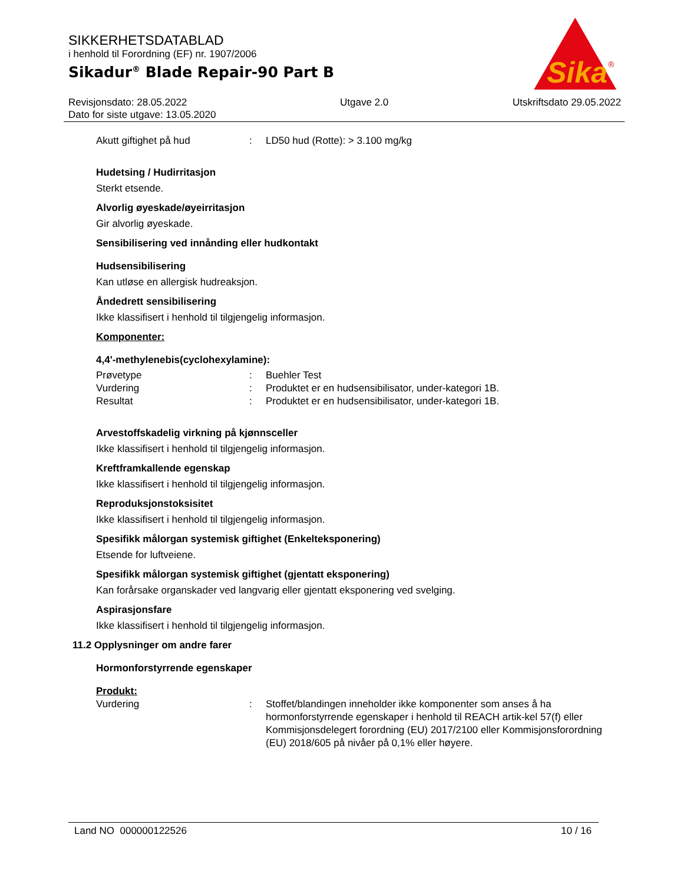SIKKERHETSDATABLAD
i henhold til Forordning (EF) nr. 1907/2006
Sikadur<sup>®</sup> Blade Repair-90 Part B
Sika
®
Revisjonsdato: 28.05.2022
Dato for siste utgave: 13.05.2020
Utgave 2.0 Utskriftsdato 29.05.2022
Akutt giftighet på hud : LD50 hud (Rotte): > 3.100 mg/kg
Hudetsing / Hudirritasjon
Sterkt etsende.
Alvorlig øyeskade/øyeirritasjon
Gir alvorlig øyeskade.
Sensibilisering ved innånding eller hudkontakt
Hudsensibilisering
Kan utløse en allergisk hudreaksjon.
Åndedrett sensibilisering
Ikke klassifisert i henhold til tilgjengelig informasjon.
Komponenter:
4,4'-methylenebis(cyclohexylamine):
Prøvetype : Buehler Test
Vurdering : Produktet er en hudsensibilisator, under-kategori 1B.
Resultat : Produktet er en hudsensibilisator, under-kategori 1B.
Arvestoffskadelig virkning på kjønnsceller
Ikke klassifisert i henhold til tilgjengelig informasjon.
Kreftframkallende egenskap
Ikke klassifisert i henhold til tilgjengelig informasjon.
Reproduksjonstoksisitet
Ikke klassifisert i henhold til tilgjengelig informasjon.
Spesifikk målorgan systemisk giftighet (Enkelteksponering)
Etsende for luftveiene.
Spesifikk målorgan systemisk giftighet (gjentatt eksponering)
Kan forårsake organskader ved langvarig eller gjentatt eksponering ved svelging.
Aspirasjonsfare
Ikke klassifisert i henhold til tilgjengelig informasjon.
11.2 Opplysninger om andre farer
Hormonforstyrrende egenskaper
Produkt:
Vurdering : Stoffet/blandingen inneholder ikke komponenter som anses å ha hormonforstyrrende egenskaper i henhold til REACH artik-kel 57(f) eller Kommisjonsdelegert forordning (EU) 2017/2100 eller Kommisjonsforordning (EU) 2018/605 på nivåer på 0,1% eller høyere.
Land NO 000000122526 10 / 16